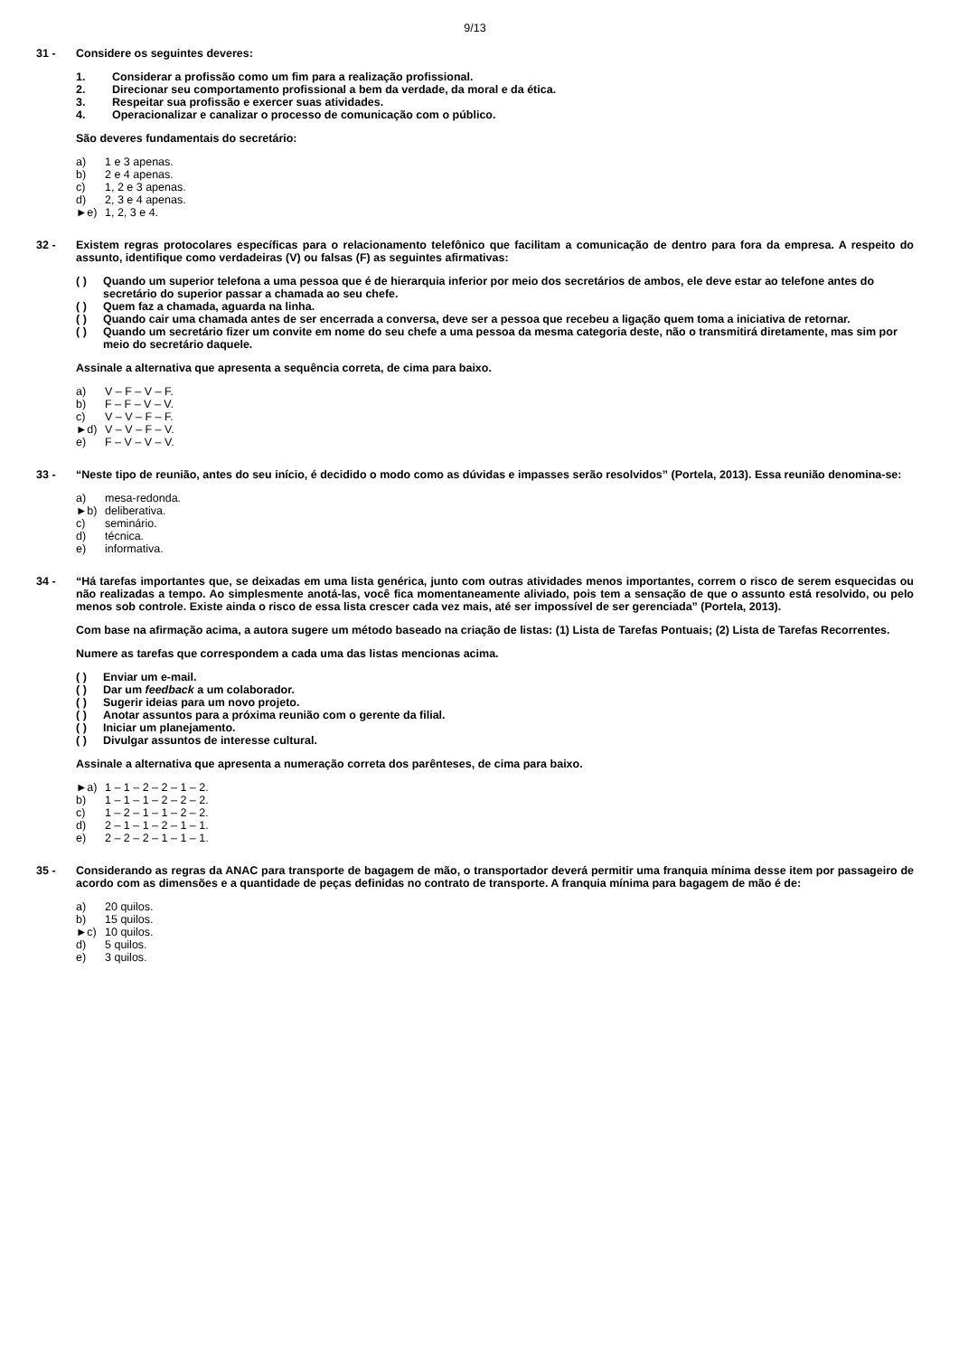9/13
31 - Considere os seguintes deveres:
1. Considerar a profissão como um fim para a realização profissional.
2. Direcionar seu comportamento profissional a bem da verdade, da moral e da ética.
3. Respeitar sua profissão e exercer suas atividades.
4. Operacionalizar e canalizar o processo de comunicação com o público.
São deveres fundamentais do secretário:
a) 1 e 3 apenas.
b) 2 e 4 apenas.
c) 1, 2 e 3 apenas.
d) 2, 3 e 4 apenas.
►e) 1, 2, 3 e 4.
32 - Existem regras protocolares específicas para o relacionamento telefônico que facilitam a comunicação de dentro para fora da empresa. A respeito do assunto, identifique como verdadeiras (V) ou falsas (F) as seguintes afirmativas:
( ) Quando um superior telefona a uma pessoa que é de hierarquia inferior por meio dos secretários de ambos, ele deve estar ao telefone antes do secretário do superior passar a chamada ao seu chefe.
( ) Quem faz a chamada, aguarda na linha.
( ) Quando cair uma chamada antes de ser encerrada a conversa, deve ser a pessoa que recebeu a ligação quem toma a iniciativa de retornar.
( ) Quando um secretário fizer um convite em nome do seu chefe a uma pessoa da mesma categoria deste, não o transmitirá diretamente, mas sim por meio do secretário daquele.
Assinale a alternativa que apresenta a sequência correta, de cima para baixo.
a) V – F – V – F.
b) F – F – V – V.
c) V – V – F – F.
►d) V – V – F – V.
e) F – V – V – V.
33 - “Neste tipo de reunião, antes do seu início, é decidido o modo como as dúvidas e impasses serão resolvidos” (Portela, 2013). Essa reunião denomina-se:
a) mesa-redonda.
►b) deliberativa.
c) seminário.
d) técnica.
e) informativa.
34 - “Há tarefas importantes que, se deixadas em uma lista genérica, junto com outras atividades menos importantes, correm o risco de serem esquecidas ou não realizadas a tempo. Ao simplesmente anotá-las, você fica momentaneamente aliviado, pois tem a sensação de que o assunto está resolvido, ou pelo menos sob controle. Existe ainda o risco de essa lista crescer cada vez mais, até ser impossível de ser gerenciada” (Portela, 2013).
Com base na afirmação acima, a autora sugere um método baseado na criação de listas: (1) Lista de Tarefas Pontuais; (2) Lista de Tarefas Recorrentes.
Numere as tarefas que correspondem a cada uma das listas mencionas acima.
( ) Enviar um e-mail.
( ) Dar um feedback a um colaborador.
( ) Sugerir ideias para um novo projeto.
( ) Anotar assuntos para a próxima reunião com o gerente da filial.
( ) Iniciar um planejamento.
( ) Divulgar assuntos de interesse cultural.
Assinale a alternativa que apresenta a numeração correta dos parênteses, de cima para baixo.
►a) 1 – 1 – 2 – 2 – 1 – 2.
b) 1 – 1 – 1 – 2 – 2 – 2.
c) 1 – 2 – 1 – 1 – 2 – 2.
d) 2 – 1 – 1 – 2 – 1 – 1.
e) 2 – 2 – 2 – 1 – 1 – 1.
35 - Considerando as regras da ANAC para transporte de bagagem de mão, o transportador deverá permitir uma franquia mínima desse item por passageiro de acordo com as dimensões e a quantidade de peças definidas no contrato de transporte. A franquia mínima para bagagem de mão é de:
a) 20 quilos.
b) 15 quilos.
►c) 10 quilos.
d) 5 quilos.
e) 3 quilos.